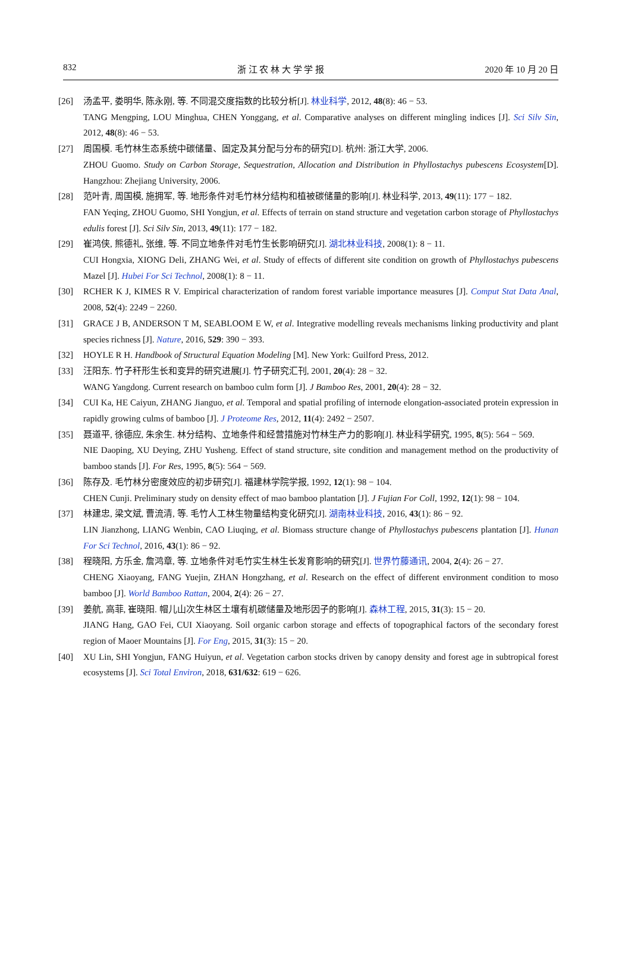832 浙 江 农 林 大 学 学 报 2020 年 10 月 20 日
[26] 汤孟平, 娄明华, 陈永刚, 等. 不同混交度指数的比较分析[J]. 林业科学, 2012, 48(8): 46 − 53.
TANG Mengping, LOU Minghua, CHEN Yonggang, et al. Comparative analyses on different mingling indices [J]. Sci Silv Sin, 2012, 48(8): 46 − 53.
[27] 周国模. 毛竹林生态系统中碳储量、固定及其分配与分布的研究[D]. 杭州: 浙江大学, 2006.
ZHOU Guomo. Study on Carbon Storage, Sequestration, Allocation and Distribution in Phyllostachys pubescens Ecosystem[D]. Hangzhou: Zhejiang University, 2006.
[28] 范叶青, 周国模, 施拥军, 等. 地形条件对毛竹林分结构和植被碳储量的影响[J]. 林业科学, 2013, 49(11): 177 − 182.
FAN Yeqing, ZHOU Guomo, SHI Yongjun, et al. Effects of terrain on stand structure and vegetation carbon storage of Phyllostachys edulis forest [J]. Sci Silv Sin, 2013, 49(11): 177 − 182.
[29] 崔鸿侠, 熊德礼, 张维, 等. 不同立地条件对毛竹生长影响研究[J]. 湖北林业科技, 2008(1): 8 − 11.
CUI Hongxia, XIONG Deli, ZHANG Wei, et al. Study of effects of different site condition on growth of Phyllostachys pubescens Mazel [J]. Hubei For Sci Technol, 2008(1): 8 − 11.
[30] RCHER K J, KIMES R V. Empirical characterization of random forest variable importance measures [J]. Comput Stat Data Anal, 2008, 52(4): 2249 − 2260.
[31] GRACE J B, ANDERSON T M, SEABLOOM E W, et al. Integrative modelling reveals mechanisms linking productivity and plant species richness [J]. Nature, 2016, 529: 390 − 393.
[32] HOYLE R H. Handbook of Structural Equation Modeling [M]. New York: Guilford Press, 2012.
[33] 汪阳东. 竹子秆形生长和变异的研究进展[J]. 竹子研究汇刊, 2001, 20(4): 28 − 32.
WANG Yangdong. Current research on bamboo culm form [J]. J Bamboo Res, 2001, 20(4): 28 − 32.
[34] CUI Ka, HE Caiyun, ZHANG Jianguo, et al. Temporal and spatial profiling of internode elongation-associated protein expression in rapidly growing culms of bamboo [J]. J Proteome Res, 2012, 11(4): 2492 − 2507.
[35] 聂道平, 徐德应, 朱余生. 林分结构、立地条件和经营措施对竹林生产力的影响[J]. 林业科学研究, 1995, 8(5): 564 − 569.
NIE Daoping, XU Deying, ZHU Yusheng. Effect of stand structure, site condition and management method on the productivity of bamboo stands [J]. For Res, 1995, 8(5): 564 − 569.
[36] 陈存及. 毛竹林分密度效应的初步研究[J]. 福建林学院学报, 1992, 12(1): 98 − 104.
CHEN Cunji. Preliminary study on density effect of mao bamboo plantation [J]. J Fujian For Coll, 1992, 12(1): 98 − 104.
[37] 林建忠, 梁文斌, 曹流清, 等. 毛竹人工林生物量结构变化研究[J]. 湖南林业科技, 2016, 43(1): 86 − 92.
LIN Jianzhong, LIANG Wenbin, CAO Liuqing, et al. Biomass structure change of Phyllostachys pubescens plantation [J]. Hunan For Sci Technol, 2016, 43(1): 86 − 92.
[38] 程晓阳, 方乐金, 詹鸿章, 等. 立地条件对毛竹实生林生长发育影响的研究[J]. 世界竹藤通讯, 2004, 2(4): 26 − 27.
CHENG Xiaoyang, FANG Yuejin, ZHAN Hongzhang, et al. Research on the effect of different environment condition to moso bamboo [J]. World Bamboo Rattan, 2004, 2(4): 26 − 27.
[39] 姜航, 高菲, 崔晓阳. 帽儿山次生林区土壤有机碳储量及地形因子的影响[J]. 森林工程, 2015, 31(3): 15 − 20.
JIANG Hang, GAO Fei, CUI Xiaoyang. Soil organic carbon storage and effects of topographical factors of the secondary forest region of Maoer Mountains [J]. For Eng, 2015, 31(3): 15 − 20.
[40] XU Lin, SHI Yongjun, FANG Huiyun, et al. Vegetation carbon stocks driven by canopy density and forest age in subtropical forest ecosystems [J]. Sci Total Environ, 2018, 631/632: 619 − 626.